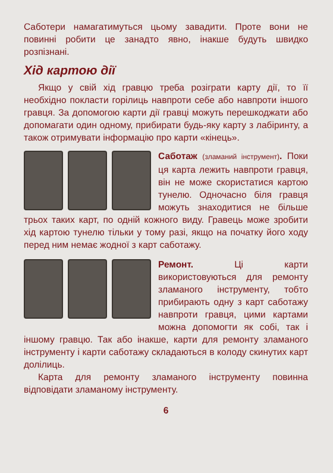Саботери намагатимуться цьому завадити. Проте вони не повинні робити це занадто явно, інакше будуть швидко розпізнані.
Хід картою дії
Якщо у свій хід гравцю треба розіграти карту дії, то її необхідно покласти горілиць навпроти себе або навпроти іншого гравця. За допомогою карти дії гравці можуть перешкоджати або допомагати один одному, прибирати будь-яку карту з лабіринту, а також отримувати інформацію про карти «кінець».
Саботаж (зламаний інструмент). Поки ця карта лежить навпроти гравця, він не може скористатися картою тунелю. Одночасно біля гравця можуть знаходитися не більше трьох таких карт, по одній кожного виду. Гравець може зробити хід картою тунелю тільки у тому разі, якщо на початку його ходу перед ним немає жодної з карт саботажу.
Ремонт. Ці карти використовуються для ремонту зламаного інструменту, тобто прибирають одну з карт саботажу навпроти гравця, цими картами можна допомогти як собі, так і іншому гравцю. Так або інакше, карти для ремонту зламаного інструменту і карти саботажу складаються в колоду скинутих карт долілиць.
Карта для ремонту зламаного інструменту повинна відповідати зламаному інструменту.
6